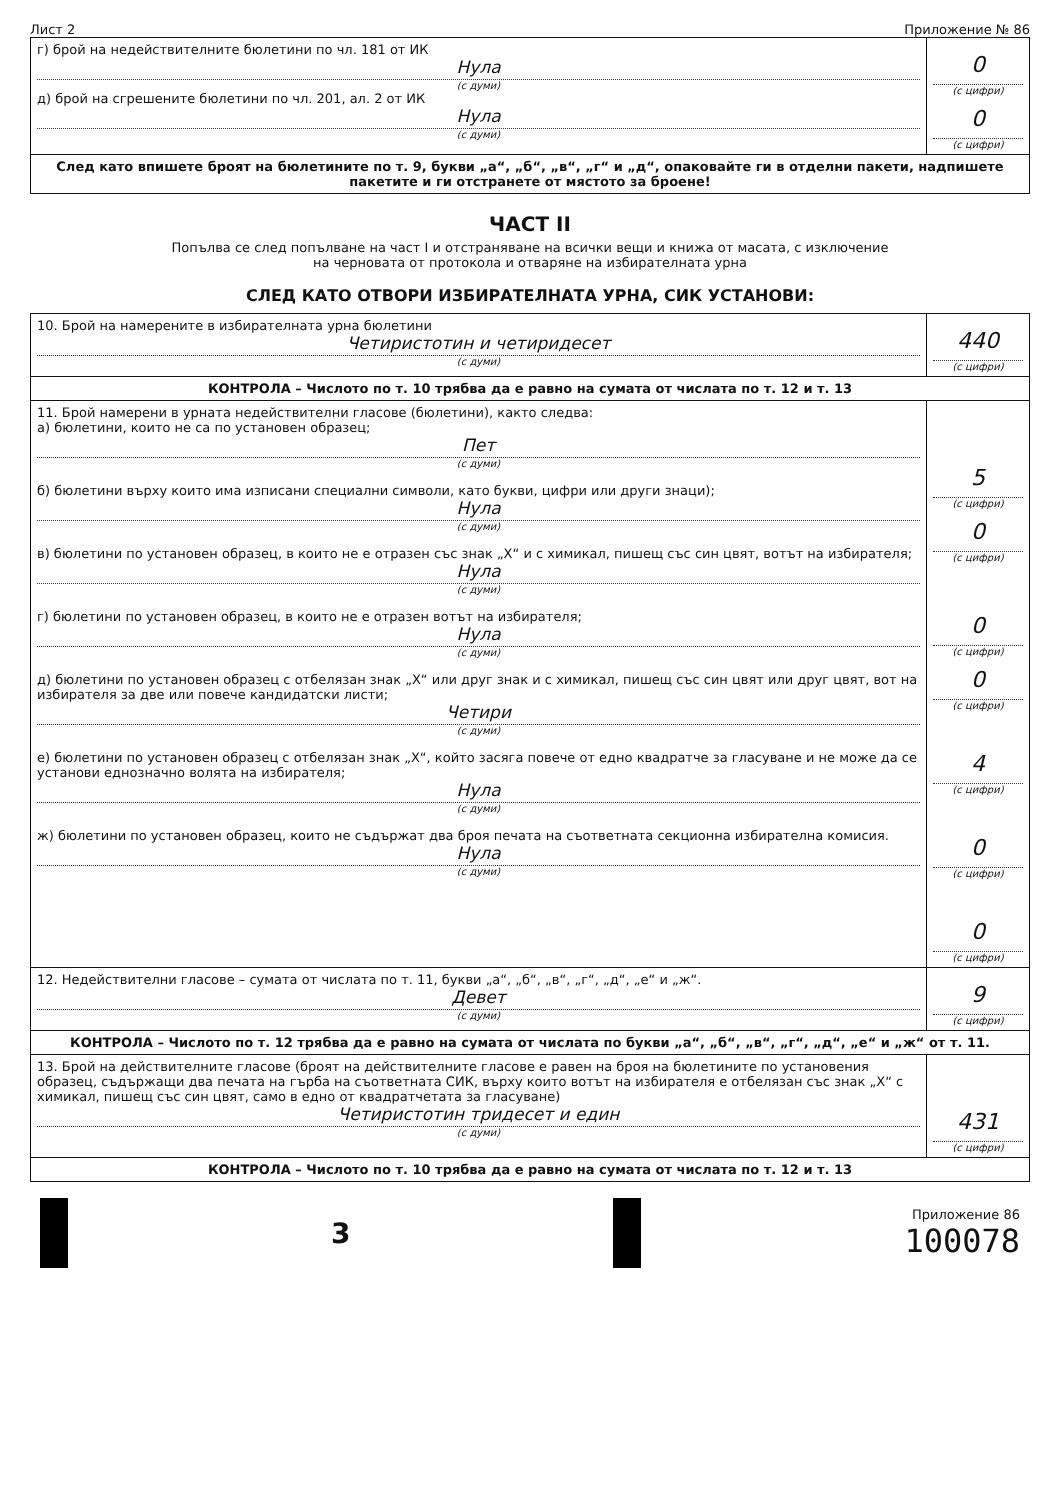Лист 2 Приложение № 86
| г) брой на недействителните бюлетини по чл. 181 от ИК Нула (с думи) д) брой на сгрешените бюлетини по чл. 201, ал. 2 от ИК Нула (с думи) | 0 (с цифри) 0 (с цифри) |
| След като впишете броят на бюлетините по т. 9, букви „а“, „б“, „в“, „г“ и „д“, опаковайте ги в отделни пакети, надпишете пакетите и ги отстранете от мястото за броене! | |
ЧАСТ II
Попълва се след попълване на част I и отстраняване на всички вещи и книжа от масата, с изключение
на черновата от протокола и отваряне на избирателната урна
СЛЕД КАТО ОТВОРИ ИЗБИРАТЕЛНАТА УРНА, СИК УСТАНОВИ:
| 10. Брой на намерените в избирателната урна бюлетини Четиристотин и четиридесет (с думи) | 440 (с цифри) |
| КОНТРОЛА – Числото по т. 10 трябва да е равно на сумата от числата по т. 12 и т. 13 | |
| 11. Брой намерени в урната недействителни гласове (бюлетини), както следва: а) бюлетини, които не са по установен образец; Пет (с думи) б) бюлетини върху които има изписани специални символи, като букви, цифри или други знаци); Нула (с думи) в) бюлетини по установен образец, в които не е отразен със знак „Х“ и с химикал, пишещ със син цвят, вотът на избирателя; Нула (с думи) г) бюлетини по установен образец, в които не е отразен вотът на избирателя; Нула (с думи) д) бюлетини по установен образец с отбелязан знак „Х“ или друг знак и с химикал, пишещ със син цвят или друг цвят, вот на избирателя за две или повече кандидатски листи; Четири (с думи) е) бюлетини по установен образец с отбелязан знак „Х“, който засяга повече от едно квадратче за гласуване и не може да се установи еднозначно волята на избирателя; Нула (с думи) ж) бюлетини по установен образец, които не съдържат два броя печата на съответната секционна избирателна комисия. Нула (с думи) | 5 (с цифри) 0 (с цифри) 0 (с цифри) 0 (с цифри) 4 (с цифри) 0 (с цифри) 0 (с цифри) |
| 12. Недействителни гласове – сумата от числата по т. 11, букви „а“, „б“, „в“, „г“, „д“, „е“ и „ж“. Девет (с думи) | 9 (с цифри) |
| КОНТРОЛА – Числото по т. 12 трябва да е равно на сумата от числата по букви „а“, „б“, „в“, „г“, „д“, „е“ и „ж“ от т. 11. | |
| 13. Брой на действителните гласове (броят на действителните гласове е равен на броя на бюлетините по установения образец, съдържащи два печата на гърба на съответната СИК, върху които вотът на избирателя е отбелязан със знак „Х“ с химикал, пишещ със син цвят, само в едно от квадратчетата за гласуване) Четиристотин тридесет и един (с думи) | 431 (с цифри) |
| КОНТРОЛА – Числото по т. 10 трябва да е равно на сумата от числата по т. 12 и т. 13 | |
3
Приложение 86
100078